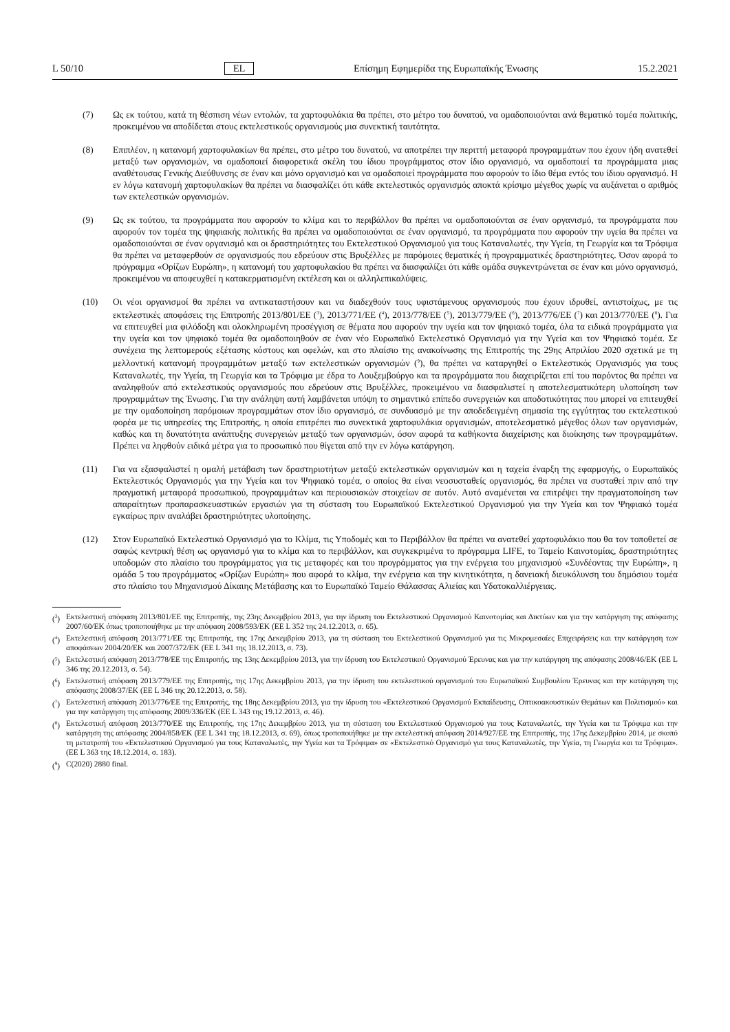L 50/10 EL Επίσημη Εφημερίδα της Ευρωπαϊκής Ένωσης 15.2.2021
(7) Ως εκ τούτου, κατά τη θέσπιση νέων εντολών, τα χαρτοφυλάκια θα πρέπει, στο μέτρο του δυνατού, να ομαδοποιούνται ανά θεματικό τομέα πολιτικής, προκειμένου να αποδίδεται στους εκτελεστικούς οργανισμούς μια συνεκτική ταυτότητα.
(8) Επιπλέον, η κατανομή χαρτοφυλακίων θα πρέπει, στο μέτρο του δυνατού, να αποτρέπει την περιττή μεταφορά προγραμμάτων που έχουν ήδη ανατεθεί μεταξύ των οργανισμών, να ομαδοποιεί διαφορετικά σκέλη του ίδιου προγράμματος στον ίδιο οργανισμό, να ομαδοποιεί τα προγράμματα μιας αναθέτουσας Γενικής Διεύθυνσης σε έναν και μόνο οργανισμό και να ομαδοποιεί προγράμματα που αφορούν το ίδιο θέμα εντός του ίδιου οργανισμό. Η εν λόγω κατανομή χαρτοφυλακίων θα πρέπει να διασφαλίζει ότι κάθε εκτελεστικός οργανισμός αποκτά κρίσιμο μέγεθος χωρίς να αυξάνεται ο αριθμός των εκτελεστικών οργανισμών.
(9) Ως εκ τούτου, τα προγράμματα που αφορούν το κλίμα και το περιβάλλον θα πρέπει να ομαδοποιούνται σε έναν οργανισμό, τα προγράμματα που αφορούν τον τομέα της ψηφιακής πολιτικής θα πρέπει να ομαδοποιούνται σε έναν οργανισμό, τα προγράμματα που αφορούν την υγεία θα πρέπει να ομαδοποιούνται σε έναν οργανισμό και οι δραστηριότητες του Εκτελεστικού Οργανισμού για τους Καταναλωτές, την Υγεία, τη Γεωργία και τα Τρόφιμα θα πρέπει να μεταφερθούν σε οργανισμούς που εδρεύουν στις Βρυξέλλες με παρόμοιες θεματικές ή προγραμματικές δραστηριότητες. Όσον αφορά το πρόγραμμα «Ορίζων Ευρώπη», η κατανομή του χαρτοφυλακίου θα πρέπει να διασφαλίζει ότι κάθε ομάδα συγκεντρώνεται σε έναν και μόνο οργανισμό, προκειμένου να αποφευχθεί η κατακερματισμένη εκτέλεση και οι αλληλεπικαλύψεις.
(10) Οι νέοι οργανισμοί θα πρέπει να αντικαταστήσουν και να διαδεχθούν τους υφιστάμενους οργανισμούς που έχουν ιδρυθεί, αντιστοίχως, με τις εκτελεστικές αποφάσεις της Επιτροπής 2013/801/ΕΕ (<sup>3</sup>), 2013/771/ΕΕ (<sup>4</sup>), 2013/778/ΕΕ (<sup>5</sup>), 2013/779/ΕΕ (<sup>6</sup>), 2013/776/ΕΕ (<sup>7</sup>) και 2013/770/ΕΕ (<sup>8</sup>). Για να επιτευχθεί μια φιλόδοξη και ολοκληρωμένη προσέγγιση σε θέματα που αφορούν την υγεία και τον ψηφιακό τομέα, όλα τα ειδικά προγράμματα για την υγεία και τον ψηφιακό τομέα θα ομαδοποιηθούν σε έναν νέο Ευρωπαϊκό Εκτελεστικό Οργανισμό για την Υγεία και τον Ψηφιακό τομέα. Σε συνέχεια της λεπτομερούς εξέτασης κόστους και οφελών, και στο πλαίσιο της ανακοίνωσης της Επιτροπής της 29ης Απριλίου 2020 σχετικά με τη μελλοντική κατανομή προγραμμάτων μεταξύ των εκτελεστικών οργανισμών (<sup>9</sup>), θα πρέπει να καταργηθεί ο Εκτελεστικός Οργανισμός για τους Καταναλωτές, την Υγεία, τη Γεωργία και τα Τρόφιμα με έδρα το Λουξεμβούργο και τα προγράμματα που διαχειρίζεται επί του παρόντος θα πρέπει να αναληφθούν από εκτελεστικούς οργανισμούς που εδρεύουν στις Βρυξέλλες, προκειμένου να διασφαλιστεί η αποτελεσματικότερη υλοποίηση των προγραμμάτων της Ένωσης. Για την ανάληψη αυτή λαμβάνεται υπόψη το σημαντικό επίπεδο συνεργειών και αποδοτικότητας που μπορεί να επιτευχθεί με την ομαδοποίηση παρόμοιων προγραμμάτων στον ίδιο οργανισμό, σε συνδυασμό με την αποδεδειγμένη σημασία της εγγύτητας του εκτελεστικού φορέα με τις υπηρεσίες της Επιτροπής, η οποία επιτρέπει πιο συνεκτικά χαρτοφυλάκια οργανισμών, αποτελεσματικό μέγεθος όλων των οργανισμών, καθώς και τη δυνατότητα ανάπτυξης συνεργειών μεταξύ των οργανισμών, όσον αφορά τα καθήκοντα διαχείρισης και διοίκησης των προγραμμάτων. Πρέπει να ληφθούν ειδικά μέτρα για το προσωπικό που θίγεται από την εν λόγω κατάργηση.
(11) Για να εξασφαλιστεί η ομαλή μετάβαση των δραστηριοτήτων μεταξύ εκτελεστικών οργανισμών και η ταχεία έναρξη της εφαρμογής, ο Ευρωπαϊκός Εκτελεστικός Οργανισμός για την Υγεία και τον Ψηφιακό τομέα, ο οποίος θα είναι νεοσυσταθείς οργανισμός, θα πρέπει να συσταθεί πριν από την πραγματική μεταφορά προσωπικού, προγραμμάτων και περιουσιακών στοιχείων σε αυτόν. Αυτό αναμένεται να επιτρέψει την πραγματοποίηση των απαραίτητων προπαρασκευαστικών εργασιών για τη σύσταση του Ευρωπαϊκού Εκτελεστικού Οργανισμού για την Υγεία και τον Ψηφιακό τομέα εγκαίρως πριν αναλάβει δραστηριότητες υλοποίησης.
(12) Στον Ευρωπαϊκό Εκτελεστικό Οργανισμό για το Κλίμα, τις Υποδομές και το Περιβάλλον θα πρέπει να ανατεθεί χαρτοφυλάκιο που θα τον τοποθετεί σε σαφώς κεντρική θέση ως οργανισμό για το κλίμα και το περιβάλλον, και συγκεκριμένα το πρόγραμμα LIFE, το Ταμείο Καινοτομίας, δραστηριότητες υποδομών στο πλαίσιο του προγράμματος για τις μεταφορές και του προγράμματος για την ενέργεια του μηχανισμού «Συνδέοντας την Ευρώπη», η ομάδα 5 του προγράμματος «Ορίζων Ευρώπη» που αφορά το κλίμα, την ενέργεια και την κινητικότητα, η δανειακή διευκόλυνση του δημόσιου τομέα στο πλαίσιο του Μηχανισμού Δίκαιης Μετάβασης και το Ευρωπαϊκό Ταμείο Θάλασσας Αλιείας και Υδατοκαλλιέργειας.
(<sup>3</sup>) Εκτελεστική απόφαση 2013/801/ΕΕ της Επιτροπής, της 23ης Δεκεμβρίου 2013, για την ίδρυση του Εκτελεστικού Οργανισμού Καινοτομίας και Δικτύων και για την κατάργηση της απόφασης 2007/60/ΕΚ όπως τροποποιήθηκε με την απόφαση 2008/593/ΕΚ (ΕΕ L 352 της 24.12.2013, σ. 65).
(<sup>4</sup>) Εκτελεστική απόφαση 2013/771/ΕΕ της Επιτροπής, της 17ης Δεκεμβρίου 2013, για τη σύσταση του Εκτελεστικού Οργανισμού για τις Μικρομεσαίες Επιχειρήσεις και την κατάργηση των αποφάσεων 2004/20/ΕΚ και 2007/372/ΕΚ (ΕΕ L 341 της 18.12.2013, σ. 73).
(<sup>5</sup>) Εκτελεστική απόφαση 2013/778/ΕΕ της Επιτροπής, της 13ης Δεκεμβρίου 2013, για την ίδρυση του Εκτελεστικού Οργανισμού Έρευνας και για την κατάργηση της απόφασης 2008/46/ΕΚ (ΕΕ L 346 της 20.12.2013, σ. 54).
(<sup>6</sup>) Εκτελεστική απόφαση 2013/779/ΕΕ της Επιτροπής, της 17ης Δεκεμβρίου 2013, για την ίδρυση του εκτελεστικού οργανισμού του Ευρωπαϊκού Συμβουλίου Έρευνας και την κατάργηση της απόφασης 2008/37/ΕΚ (ΕΕ L 346 της 20.12.2013, σ. 58).
(<sup>7</sup>) Εκτελεστική απόφαση 2013/776/ΕΕ της Επιτροπής, της 18ης Δεκεμβρίου 2013, για την ίδρυση του «Εκτελεστικού Οργανισμού Εκπαίδευσης, Οπτικοακουστικών Θεμάτων και Πολιτισμού» και για την κατάργηση της απόφασης 2009/336/ΕΚ (ΕΕ L 343 της 19.12.2013, σ. 46).
(<sup>8</sup>) Εκτελεστική απόφαση 2013/770/ΕΕ της Επιτροπής, της 17ης Δεκεμβρίου 2013, για τη σύσταση του Εκτελεστικού Οργανισμού για τους Καταναλωτές, την Υγεία και τα Τρόφιμα και την κατάργηση της απόφασης 2004/858/ΕΚ (ΕΕ L 341 της 18.12.2013, σ. 69), όπως τροποποιήθηκε με την εκτελεστική απόφαση 2014/927/ΕΕ της Επιτροπής, της 17ης Δεκεμβρίου 2014, με σκοπό τη μετατροπή του «Εκτελεστικού Οργανισμού για τους Καταναλωτές, την Υγεία και τα Τρόφιμα» σε «Εκτελεστικό Οργανισμό για τους Καταναλωτές, την Υγεία, τη Γεωργία και τα Τρόφιμα». (ΕΕ L 363 της 18.12.2014, σ. 183).
(<sup>9</sup>) C(2020) 2880 final.